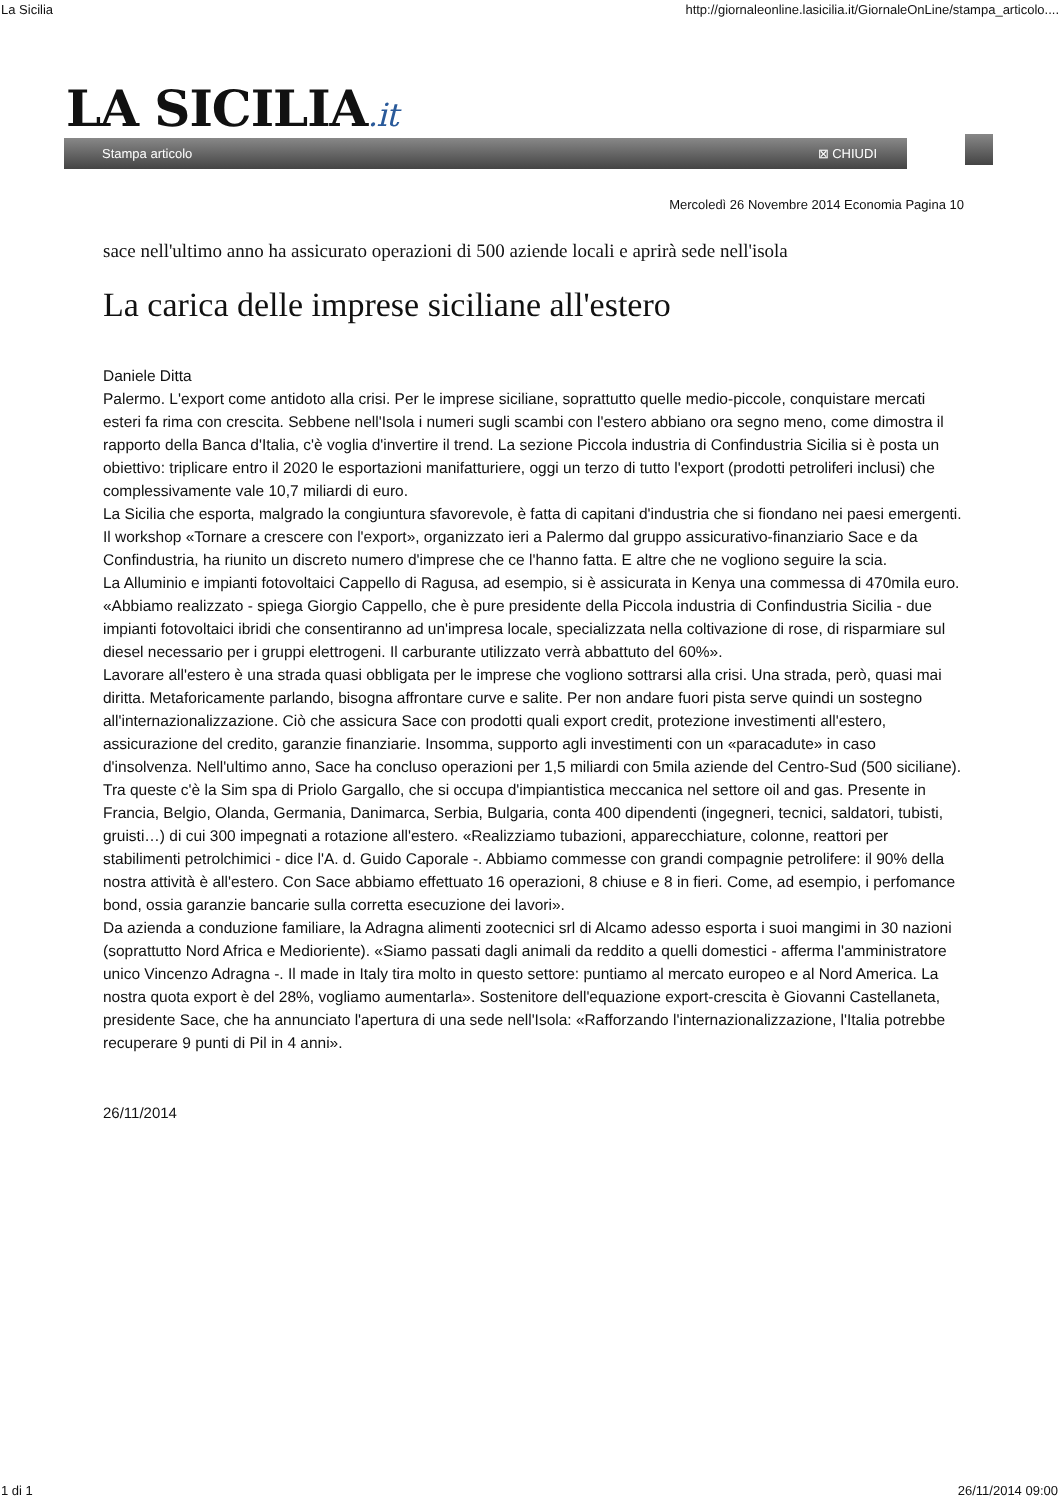La Sicilia http://giornaleonline.lasicilia.it/GiornaleOnLine/stampa_articolo....
LA SICILIA.it
Stampa articolo ⊠ CHIUDI
Mercoledì 26 Novembre 2014 Economia Pagina 10
sace nell'ultimo anno ha assicurato operazioni di 500 aziende locali e aprirà sede nell'isola
La carica delle imprese siciliane all'estero
Daniele Ditta
Palermo. L'export come antidoto alla crisi. Per le imprese siciliane, soprattutto quelle medio-piccole, conquistare mercati esteri fa rima con crescita. Sebbene nell'Isola i numeri sugli scambi con l'estero abbiano ora segno meno, come dimostra il rapporto della Banca d'Italia, c'è voglia d'invertire il trend. La sezione Piccola industria di Confindustria Sicilia si è posta un obiettivo: triplicare entro il 2020 le esportazioni manifatturiere, oggi un terzo di tutto l'export (prodotti petroliferi inclusi) che complessivamente vale 10,7 miliardi di euro.
La Sicilia che esporta, malgrado la congiuntura sfavorevole, è fatta di capitani d'industria che si fiondano nei paesi emergenti. Il workshop «Tornare a crescere con l'export», organizzato ieri a Palermo dal gruppo assicurativo-finanziario Sace e da Confindustria, ha riunito un discreto numero d'imprese che ce l'hanno fatta. E altre che ne vogliono seguire la scia.
La Alluminio e impianti fotovoltaici Cappello di Ragusa, ad esempio, si è assicurata in Kenya una commessa di 470mila euro. «Abbiamo realizzato - spiega Giorgio Cappello, che è pure presidente della Piccola industria di Confindustria Sicilia - due impianti fotovoltaici ibridi che consentiranno ad un'impresa locale, specializzata nella coltivazione di rose, di risparmiare sul diesel necessario per i gruppi elettrogeni. Il carburante utilizzato verrà abbattuto del 60%».
Lavorare all'estero è una strada quasi obbligata per le imprese che vogliono sottrarsi alla crisi. Una strada, però, quasi mai diritta. Metaforicamente parlando, bisogna affrontare curve e salite. Per non andare fuori pista serve quindi un sostegno all'internazionalizzazione. Ciò che assicura Sace con prodotti quali export credit, protezione investimenti all'estero, assicurazione del credito, garanzie finanziarie. Insomma, supporto agli investimenti con un «paracadute» in caso d'insolvenza. Nell'ultimo anno, Sace ha concluso operazioni per 1,5 miliardi con 5mila aziende del Centro-Sud (500 siciliane). Tra queste c'è la Sim spa di Priolo Gargallo, che si occupa d'impiantistica meccanica nel settore oil and gas. Presente in Francia, Belgio, Olanda, Germania, Danimarca, Serbia, Bulgaria, conta 400 dipendenti (ingegneri, tecnici, saldatori, tubisti, gruisti…) di cui 300 impegnati a rotazione all'estero. «Realizziamo tubazioni, apparecchiature, colonne, reattori per stabilimenti petrolchimici - dice l'A. d. Guido Caporale -. Abbiamo commesse con grandi compagnie petrolifere: il 90% della nostra attività è all'estero. Con Sace abbiamo effettuato 16 operazioni, 8 chiuse e 8 in fieri. Come, ad esempio, i perfomance bond, ossia garanzie bancarie sulla corretta esecuzione dei lavori».
Da azienda a conduzione familiare, la Adragna alimenti zootecnici srl di Alcamo adesso esporta i suoi mangimi in 30 nazioni (soprattutto Nord Africa e Medioriente). «Siamo passati dagli animali da reddito a quelli domestici - afferma l'amministratore unico Vincenzo Adragna -. Il made in Italy tira molto in questo settore: puntiamo al mercato europeo e al Nord America. La nostra quota export è del 28%, vogliamo aumentarla». Sostenitore dell'equazione export-crescita è Giovanni Castellaneta, presidente Sace, che ha annunciato l'apertura di una sede nell'Isola: «Rafforzando l'internazionalizzazione, l'Italia potrebbe recuperare 9 punti di Pil in 4 anni».
26/11/2014
1 di 1 26/11/2014 09:00